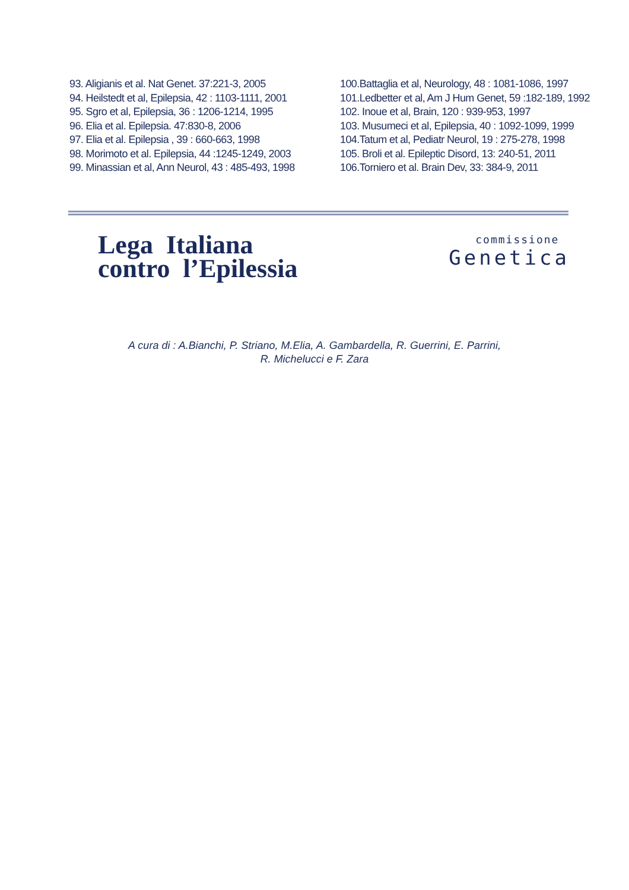93. Aligianis et al. Nat Genet. 37:221-3, 2005
94. Heilstedt et al, Epilepsia, 42 : 1103-1111, 2001
95. Sgro et al, Epilepsia, 36 : 1206-1214, 1995
96. Elia et al. Epilepsia. 47:830-8, 2006
97. Elia et al. Epilepsia , 39 : 660-663, 1998
98. Morimoto et al. Epilepsia, 44 :1245-1249, 2003
99. Minassian et al, Ann Neurol, 43 : 485-493, 1998
100.Battaglia et al, Neurology, 48 : 1081-1086, 1997
101.Ledbetter et al, Am J Hum Genet, 59 :182-189, 1992
102. Inoue et al, Brain, 120 : 939-953, 1997
103. Musumeci et al, Epilepsia, 40 : 1092-1099, 1999
104.Tatum et al, Pediatr Neurol, 19 : 275-278, 1998
105. Broli et al. Epileptic Disord, 13: 240-51, 2011
106.Torniero et al. Brain Dev, 33: 384-9, 2011
Lega Italiana
contro l’Epilessia
commissione
Genetica
A cura di : A.Bianchi, P. Striano, M.Elia, A. Gambardella, R. Guerrini, E. Parrini,
R. Michelucci e F. Zara